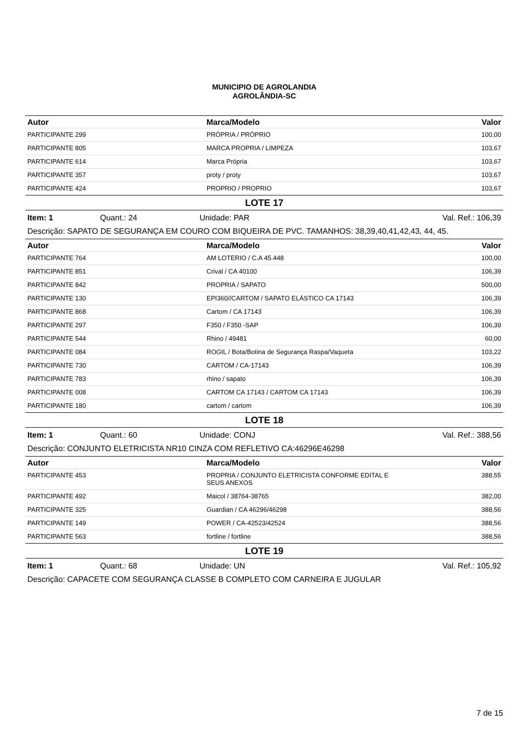MUNICIPIO DE AGROLANDIA
AGROLÂNDIA-SC
| Autor | Marca/Modelo | Valor |
| --- | --- | --- |
| PARTICIPANTE 299 | PRÓPRIA / PRÓPRIO | 100,00 |
| PARTICIPANTE 805 | MARCA PROPRIA / LIMPEZA | 103,67 |
| PARTICIPANTE 614 | Marca Própria | 103,67 |
| PARTICIPANTE 357 | proty / proty | 103,67 |
| PARTICIPANTE 424 | PROPRIO / PROPRIO | 103,67 |
LOTE 17
Item: 1 Quant.: 24 Unidade: PAR Val. Ref.: 106,39
Descrição: SAPATO DE SEGURANÇA EM COURO COM BIQUEIRA DE PVC. TAMANHOS: 38,39,40,41,42,43, 44, 45.
| Autor | Marca/Modelo | Valor |
| --- | --- | --- |
| PARTICIPANTE 764 | AM LOTERIO / C.A 45.448 | 100,00 |
| PARTICIPANTE 851 | Crival / CA 40100 | 106,39 |
| PARTICIPANTE 842 | PROPRIA / SAPATO | 500,00 |
| PARTICIPANTE 130 | EPI360//CARTOM / SAPATO ELÁSTICO CA 17143 | 106,39 |
| PARTICIPANTE 868 | Cartom / CA 17143 | 106,39 |
| PARTICIPANTE 297 | F350 / F350 -SAP | 106,39 |
| PARTICIPANTE 544 | Rhino / 49481 | 60,00 |
| PARTICIPANTE 084 | ROGIL / Bota/Botina de Segurança Raspa/Vaqueta | 103,22 |
| PARTICIPANTE 730 | CARTOM / CA-17143 | 106,39 |
| PARTICIPANTE 783 | rhino / sapato | 106,39 |
| PARTICIPANTE 008 | CARTOM CA 17143 / CARTOM CA 17143 | 106,39 |
| PARTICIPANTE 180 | cartom / cartom | 106,39 |
LOTE 18
Item: 1 Quant.: 60 Unidade: CONJ Val. Ref.: 388,56
Descrição: CONJUNTO ELETRICISTA NR10 CINZA COM REFLETIVO CA:46296E46298
| Autor | Marca/Modelo | Valor |
| --- | --- | --- |
| PARTICIPANTE 453 | PROPRIA / CONJUNTO ELETRICISTA CONFORME EDITAL E SEUS ANEXOS | 388,55 |
| PARTICIPANTE 492 | Maicol / 38764-38765 | 382,00 |
| PARTICIPANTE 325 | Guardian / CA 46296/46298 | 388,56 |
| PARTICIPANTE 149 | POWER / CA-42523/42524 | 388,56 |
| PARTICIPANTE 563 | fortline / fortline | 388,56 |
LOTE 19
Item: 1 Quant.: 68 Unidade: UN Val. Ref.: 105,92
Descrição: CAPACETE COM SEGURANÇA CLASSE B COMPLETO COM CARNEIRA E JUGULAR
7 de 15